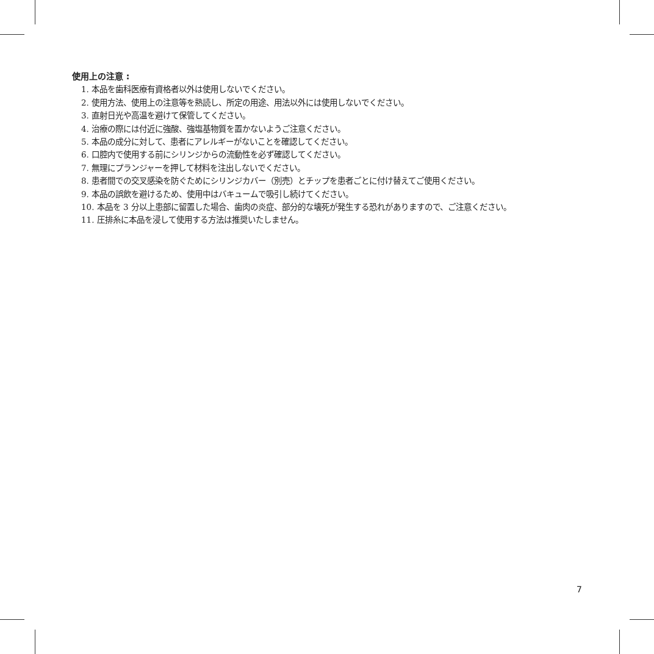使用上の注意 :
1. 本品を歯科医療有資格者以外は使用しないでください。
2. 使用方法、使用上の注意等を熟読し、所定の用途、用法以外には使用しないでください。
3. 直射日光や高温を避けて保管してください。
4. 治療の際には付近に強酸、強塩基物質を置かないようご注意ください。
5. 本品の成分に対して、患者にアレルギーがないことを確認してください。
6. 口腔内で使用する前にシリンジからの流動性を必ず確認してください。
7. 無理にプランジャーを押して材料を注出しないでください。
8. 患者間での交叉感染を防ぐためにシリンジカバー（別売）とチップを患者ごとに付け替えてご使用ください。
9. 本品の誤飲を避けるため、使用中はバキュームで吸引し続けてください。
10. 本品を 3 分以上患部に留置した場合、歯肉の炎症、部分的な壊死が発生する恐れがありますので、ご注意ください。
11. 圧排糸に本品を浸して使用する方法は推奨いたしません。
7